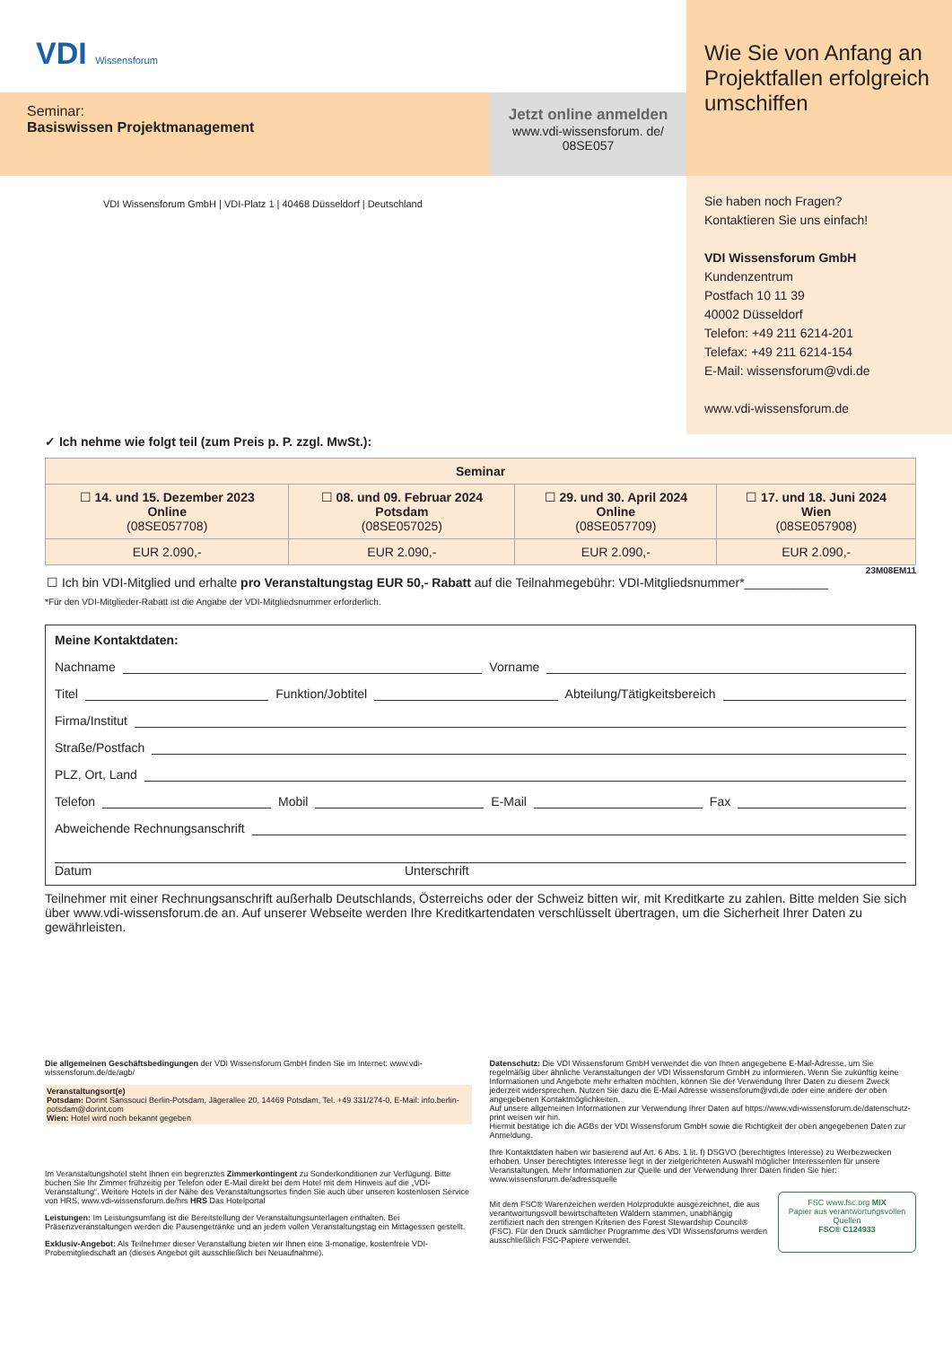VDI Wissensforum
Seminar:
Basiswissen Projektmanagement
Jetzt online anmelden
www.vdi-wissensforum. de/
08SE057
VDI Wissensforum GmbH | VDI-Platz 1 | 40468 Düsseldorf | Deutschland
Wie Sie von Anfang an Projektfallen erfolgreich umschiffen
Sie haben noch Fragen?
Kontaktieren Sie uns einfach!
VDI Wissensforum GmbH
Kundenzentrum
Postfach 10 11 39
40002 Düsseldorf
Telefon: +49 211 6214-201
Telefax: +49 211 6214-154
E-Mail: wissensforum@vdi.de
www.vdi-wissensforum.de
✓ Ich nehme wie folgt teil (zum Preis p. P. zzgl. MwSt.):
| Seminar | | | |
| --- | --- | --- | --- |
| ☐ 14. und 15. Dezember 2023 Online (08SE057708) | ☐ 08. und 09. Februar 2024 Potsdam (08SE057025) | ☐ 29. und 30. April 2024 Online (08SE057709) | ☐ 17. und 18. Juni 2024 Wien (08SE057908) |
| EUR 2.090,- | EUR 2.090,- | EUR 2.090,- | EUR 2.090,- |
23M08EM11
☐ Ich bin VDI-Mitglied und erhalte pro Veranstaltungstag EUR 50,- Rabatt auf die Teilnahmegebühr: VDI-Mitgliedsnummer*____________
*Für den VDI-Mitglieder-Rabatt ist die Angabe der VDI-Mitgliedsnummer erforderlich.
Meine Kontaktdaten:
Nachname Vorname
Titel Funktion/Jobtitel Abteilung/Tätigkeitsbereich
Firma/Institut
Straße/Postfach
PLZ, Ort, Land
Telefon Mobil E-Mail Fax
Abweichende Rechnungsanschrift
Datum Unterschrift
Teilnehmer mit einer Rechnungsanschrift außerhalb Deutschlands, Österreichs oder der Schweiz bitten wir, mit Kreditkarte zu zahlen. Bitte melden Sie sich über www.vdi-wissensforum.de an. Auf unserer Webseite werden Ihre Kreditkartendaten verschlüsselt übertragen, um die Sicherheit Ihrer Daten zu gewährleisten.
Die allgemeinen Geschäftsbedingungen der VDI Wissensforum GmbH finden Sie im Internet: www.vdi-wissensforum.de/de/agb/
Veranstaltungsort(e)
Potsdam: Dorint Sanssouci Berlin-Potsdam, Jägerallee 20, 14469 Potsdam, Tel. +49 331/274-0, E-Mail: info.berlin-potsdam@dorint.com
Wien: Hotel wird noch bekannt gegeben
Im Veranstaltungshotel steht Ihnen ein begrenztes Zimmerkontingent zu Sonderkonditionen zur Verfügung. Bitte buchen Sie Ihr Zimmer frühzeitig per Telefon oder E-Mail direkt bei dem Hotel mit dem Hinweis auf die „VDI-Veranstaltung“. Weitere Hotels in der Nähe des Veranstaltungsortes finden Sie auch über unseren kostenlosen Service von HRS, www.vdi-wissensforum.de/hrs HRS Das Hotelportal
Leistungen: Im Leistungsumfang ist die Bereitstellung der Veranstaltungsunterlagen enthalten. Bei Präsenzveranstaltungen werden die Pausengetränke und an jedem vollen Veranstaltungstag ein Mittagessen gestellt.
Exklusiv-Angebot: Als Teilnehmer dieser Veranstaltung bieten wir Ihnen eine 3-monatige, kostenfreie VDI-Probemitgliedschaft an (dieses Angebot gilt ausschließlich bei Neuaufnahme).
Datenschutz: Die VDI Wissensforum GmbH verwendet die von Ihnen angegebene E-Mail-Adresse, um Sie regelmäßig über ähnliche Veranstaltungen der VDI Wissensforum GmbH zu informieren. Wenn Sie zukünftig keine Informationen und Angebote mehr erhalten möchten, können Sie der Verwendung Ihrer Daten zu diesem Zweck jederzeit widersprechen. Nutzen Sie dazu die E-Mail Adresse wissensforum@vdi.de oder eine andere der oben angegebenen Kontaktmöglichkeiten.
Auf unsere allgemeinen Informationen zur Verwendung Ihrer Daten auf https://www.vdi-wissensforum.de/datenschutz-print weisen wir hin.
Hiermit bestätige ich die AGBs der VDI Wissensforum GmbH sowie die Richtigkeit der oben angegebenen Daten zur Anmeldung.
Ihre Kontaktdaten haben wir basierend auf Art. 6 Abs. 1 lit. f) DSGVO (berechtigtes Interesse) zu Werbezwecken erhoben. Unser berechtigtes Interesse liegt in der zielgerichteten Auswahl möglicher Interessenten für unsere Veranstaltungen. Mehr Informationen zur Quelle und der Verwendung Ihrer Daten finden Sie hier: www.wissensforum.de/adressquelle
Mit dem FSC® Warenzeichen werden Holzprodukte ausgezeichnet, die aus verantwortungsvoll bewirtschafteten Wäldern stammen, unabhängig zertifiziert nach den strengen Kriterien des Forest Stewardship Council® (FSC). Für den Druck sämtlicher Programme des VDI Wissensforums werden ausschließlich FSC-Papiere verwendet.
FSC www.fsc.org MIX
Papier aus verantwortungsvollen Quellen
FSC® C124933